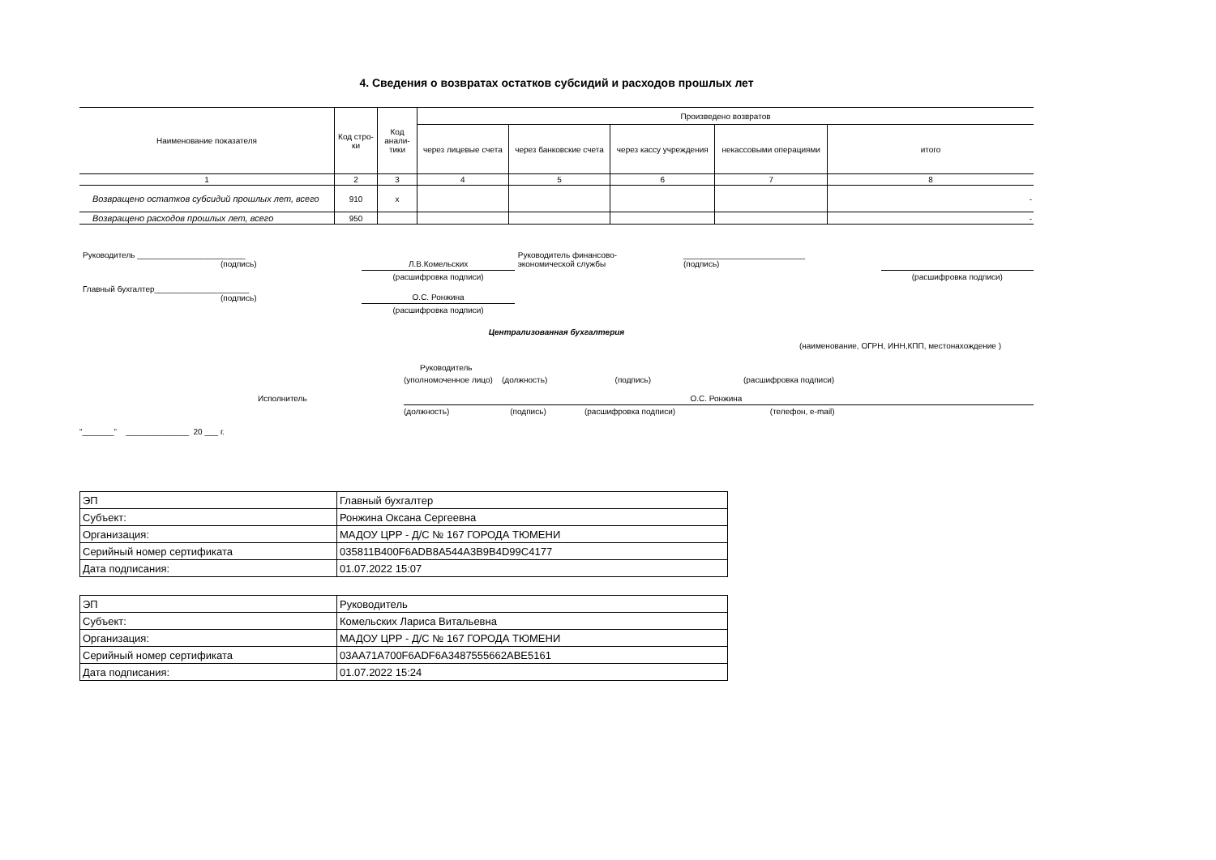4. Сведения о возвратах остатков субсидий и расходов прошлых лет
| Наименование показателя | Код стро-ки | Код анали-тики | Произведено возвратов | | | | |
| --- | --- | --- | --- | --- | --- | --- | --- |
| | | | через лицевые счета | через банковские счета | через кассу учреждения | некассовыми операциями | итого |
| 1 | 2 | 3 | 4 | 5 | 6 | 7 | 8 |
| Возвращено остатков субсидий прошлых лет, всего | 910 | x | | | | | - |
| Возвращено расходов прошлых лет, всего | 950 | | | | | | - |
| Руководитель ________________________ (подпись) | Л.В.Комельских | Руководитель финансово- экономической службы | ___________________________ (подпись) | |
| | (расшифровка подписи) | | | (расшифровка подписи) |
| Главный бухгалтер_____________________ (подпись) | О.С. Ронжина | | | |
| | (расшифровка подписи) | | | |
Централизованная бухгалтерия
(наименование, ОГРН, ИНН,КПП, местонахождение )
Руководитель
(уполномоченное лицо) (должность) (подпись) (расшифровка подписи)
Исполнитель О.С. Ронжина
(должность) (подпись) (расшифровка подписи) (телефон, e-mail)
"_______" ______________ 20 ___ г.
| ЭП | Главный бухгалтер |
| Субъект: | Ронжина Оксана Сергеевна |
| Организация: | МАДОУ ЦРР - Д/С № 167 ГОРОДА ТЮМЕНИ |
| Серийный номер сертификата | 035811B400F6ADB8A544A3B9B4D99C4177 |
| Дата подписания: | 01.07.2022 15:07 |
| ЭП | Руководитель |
| Субъект: | Комельских Лариса Витальевна |
| Организация: | МАДОУ ЦРР - Д/С № 167 ГОРОДА ТЮМЕНИ |
| Серийный номер сертификата | 03AA71A700F6ADF6A3487555662ABE5161 |
| Дата подписания: | 01.07.2022 15:24 |